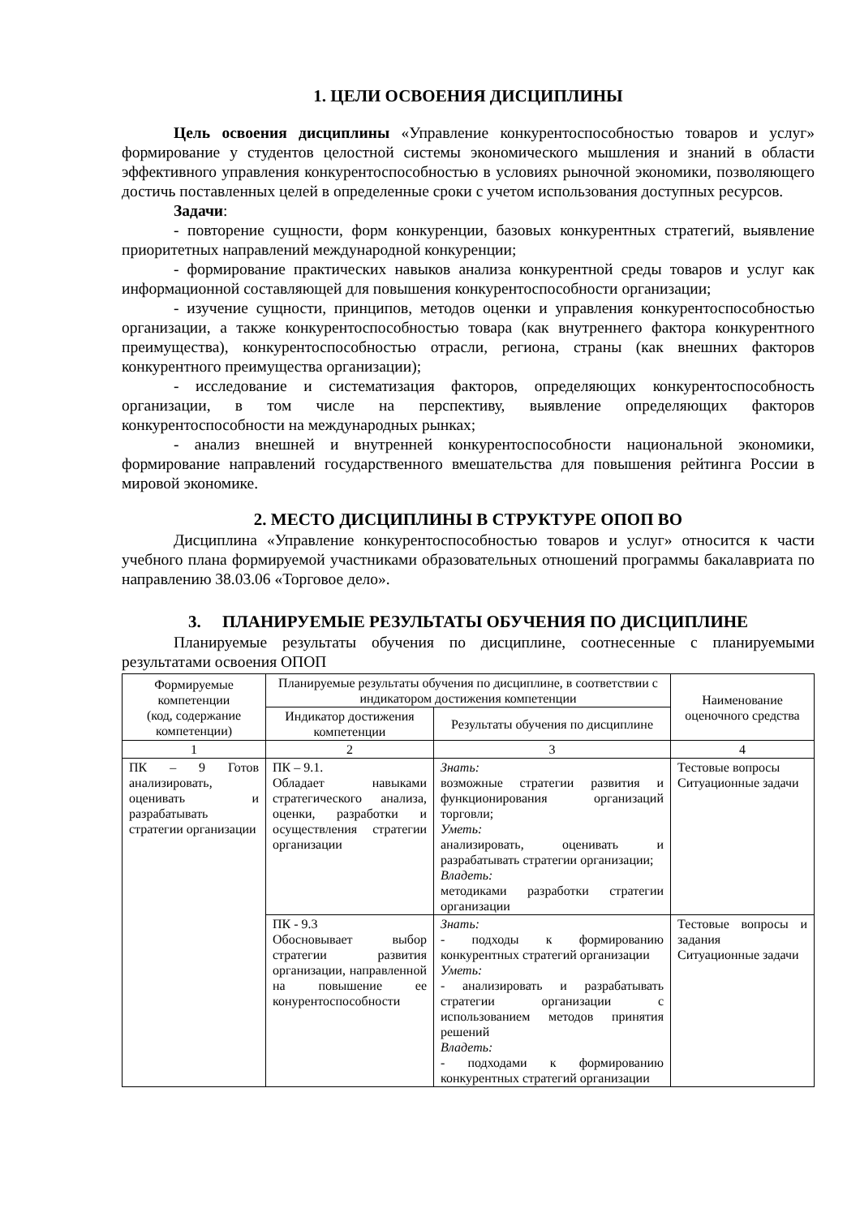1. ЦЕЛИ ОСВОЕНИЯ ДИСЦИПЛИНЫ
Цель освоения дисциплины «Управление конкурентоспособностью товаров и услуг» формирование у студентов целостной системы экономического мышления и знаний в области эффективного управления конкурентоспособностью в условиях рыночной экономики, позволяющего достичь поставленных целей в определенные сроки с учетом использования доступных ресурсов.
Задачи:
- повторение сущности, форм конкуренции, базовых конкурентных стратегий, выявление приоритетных направлений международной конкуренции;
- формирование практических навыков анализа конкурентной среды товаров и услуг как информационной составляющей для повышения конкурентоспособности организации;
- изучение сущности, принципов, методов оценки и управления конкурентоспособностью организации, а также конкурентоспособностью товара (как внутреннего фактора конкурентного преимущества), конкурентоспособностью отрасли, региона, страны (как внешних факторов конкурентного преимущества организации);
- исследование и систематизация факторов, определяющих конкурентоспособность организации, в том числе на перспективу, выявление определяющих факторов конкурентоспособности на международных рынках;
- анализ внешней и внутренней конкурентоспособности национальной экономики, формирование направлений государственного вмешательства для повышения рейтинга России в мировой экономике.
2. МЕСТО ДИСЦИПЛИНЫ В СТРУКТУРЕ ОПОП ВО
Дисциплина «Управление конкурентоспособностью товаров и услуг» относится к части учебного плана формируемой участниками образовательных отношений программы бакалавриата по направлению 38.03.06 «Торговое дело».
3. ПЛАНИРУЕМЫЕ РЕЗУЛЬТАТЫ ОБУЧЕНИЯ ПО ДИСЦИПЛИНЕ
Планируемые результаты обучения по дисциплине, соотнесенные с планируемыми результатами освоения ОПОП
| Формируемые компетенции (код, содержание компетенции) | Планируемые результаты обучения по дисциплине, в соответствии с индикатором достижения компетенции | | Наименование оценочного средства |
| --- | --- | --- | --- |
| | Индикатор достижения компетенции | Результаты обучения по дисциплине | |
| 1 | 2 | 3 | 4 |
| ПК – 9 Готов анализировать, оценивать и разрабатывать стратегии организации | ПК – 9.1. Обладает навыками стратегического анализа, оценки, разработки и осуществления стратегии организации | Знать: возможные стратегии развития и функционирования организаций торговли; Уметь: анализировать, оценивать и разрабатывать стратегии организации; Владеть: методиками разработки стратегии организации | Тестовые вопросы Ситуационные задачи |
| | ПК - 9.3 Обосновывает выбор стратегии развития организации, направленной на повышение ее конурентоспособности | Знать: - подходы к формированию конкурентных стратегий организации Уметь: - анализировать и разрабатывать стратегии организации с использованием методов принятия решений Владеть: - подходами к формированию конкурентных стратегий организации | Тестовые вопросы и задания Ситуационные задачи |